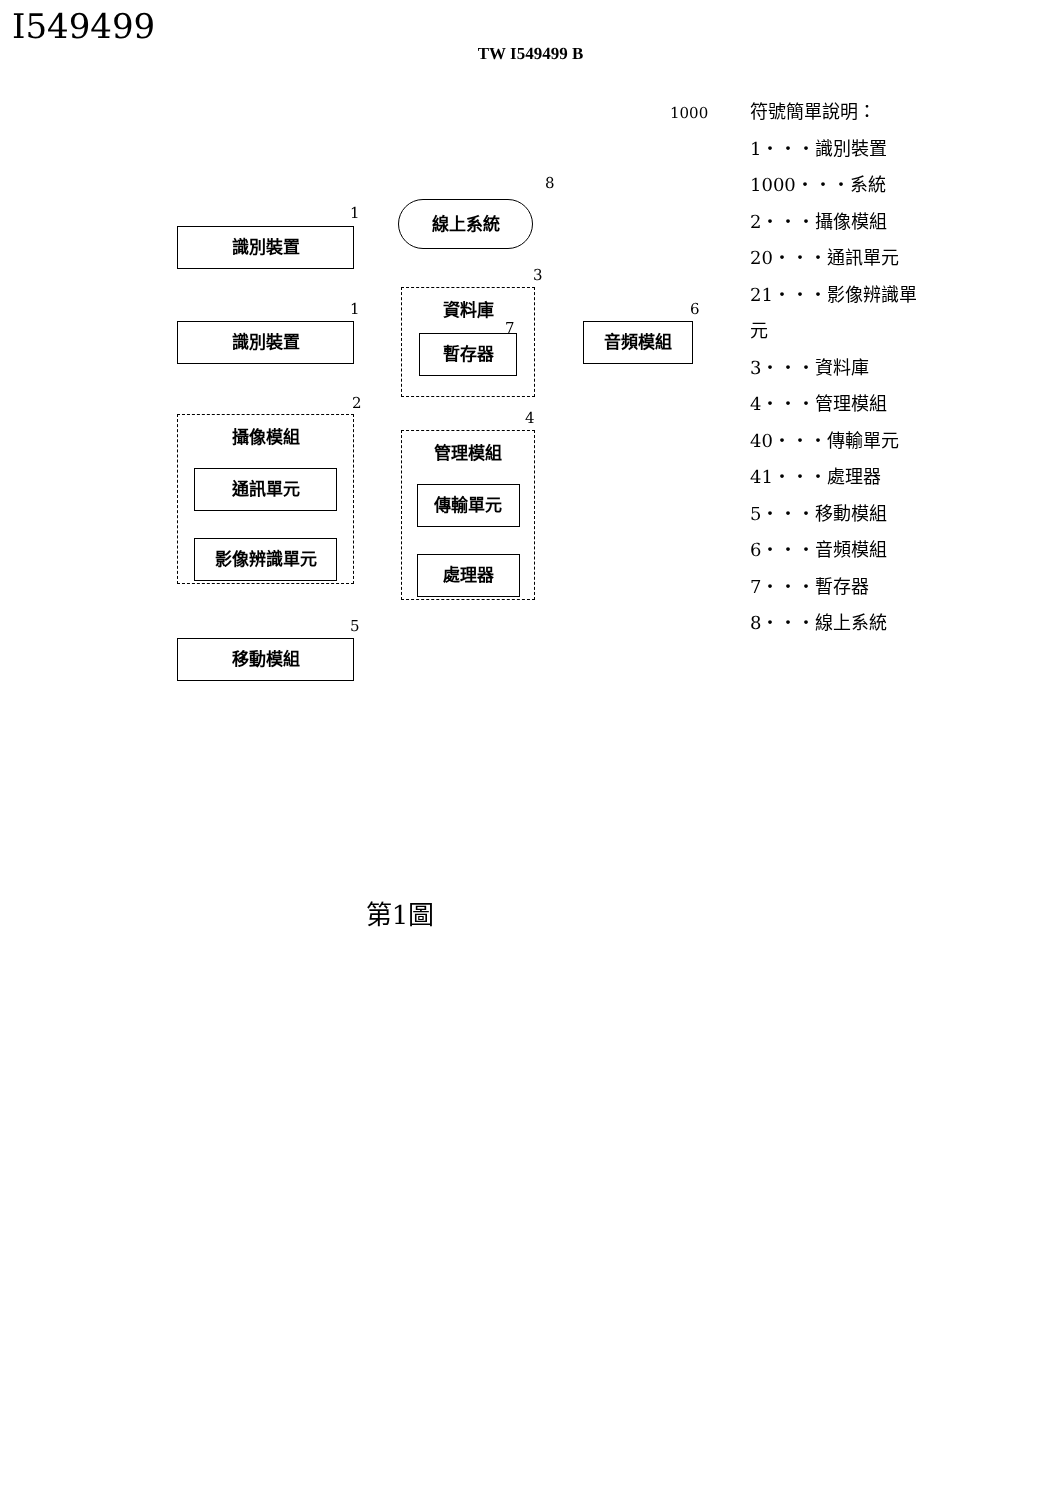I549499
TW I549499 B
1000
線上系統
8
識別裝置
1
識別裝置
1
資料庫
暫存器
3
7 音頻模組
6
攝像模組
通訊單元
影像辨識單元
2
管理模組
傳輸單元
處理器
4
移動模組
5
符號簡單說明：
1・・・識別裝置
1000・・・系統
2・・・攝像模組
20・・・通訊單元
21・・・影像辨識單
元
3・・・資料庫
4・・・管理模組
40・・・傳輸單元
41・・・處理器
5・・・移動模組
6・・・音頻模組
7・・・暫存器
8・・・線上系統
第1圖